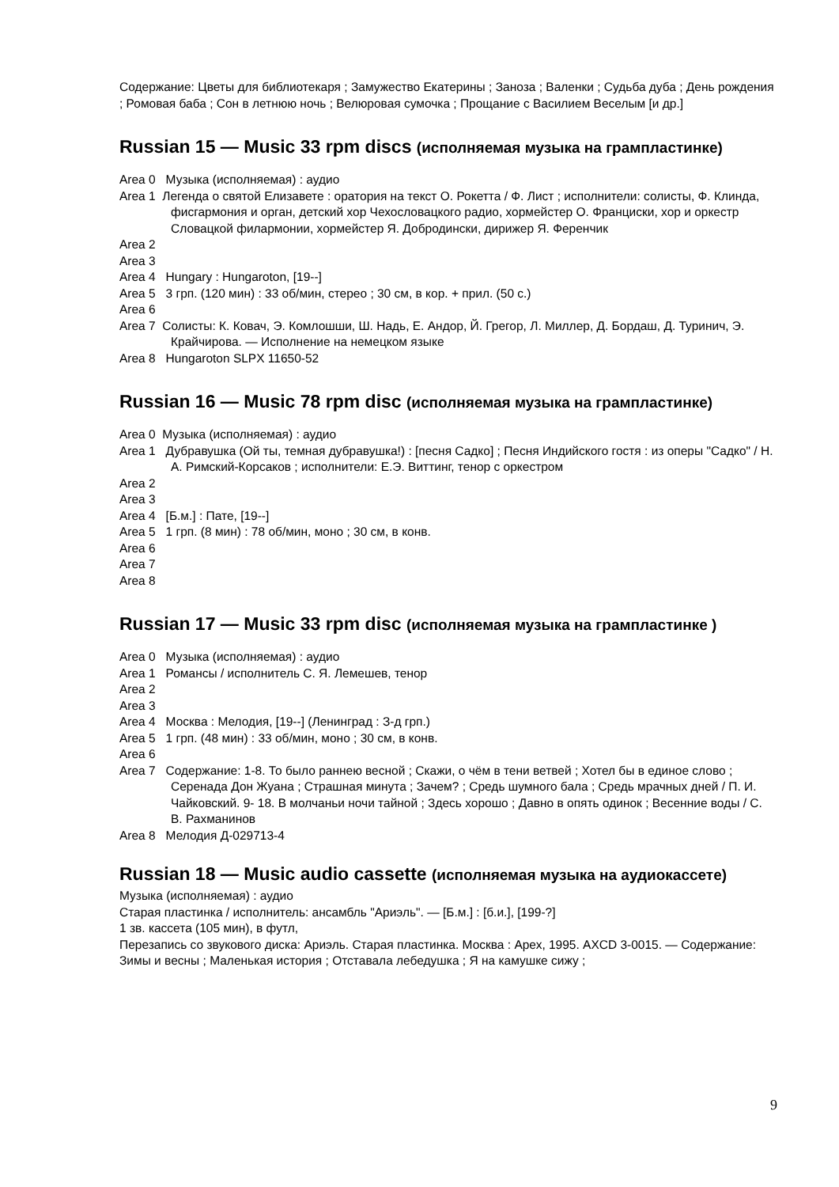Содержание: Цветы для библиотекаря ; Замужество Екатерины ; Заноза ; Валенки ; Судьба дуба ; День рождения ; Ромовая баба ; Сон в летнюю ночь ; Велюровая сумочка ; Прощание с Василием Веселым [и др.]
Russian 15 — Music 33 rpm discs (исполняемая музыка на грампластинке)
Area 0 Музыка (исполняемая) : аудио
Area 1 Легенда о святой Елизавете : оратория на текст О. Рокетта / Ф. Лист ; исполнители: солисты, Ф. Клинда, фисгармония и орган, детский хор Чехословацкого радио, хормейстер О. Франциски, хор и оркестр Словацкой филармонии, хормейстер Я. Добродински, дирижер Я. Ференчик
Area 2
Area 3
Area 4 Hungary : Hungaroton, [19--]
Area 5 3 грп. (120 мин) : 33 об/мин, стерео ; 30 см, в кор. + прил. (50 с.)
Area 6
Area 7 Солисты: К. Ковач, Э. Комлошши, Ш. Надь, Е. Андор, Й. Грегор, Л. Миллер, Д. Бордаш, Д. Туринич, Э. Крайчирова. — Исполнение на немецком языке
Area 8 Hungaroton SLPX 11650-52
Russian 16 — Music 78 rpm disc (исполняемая музыка на грампластинке)
Area 0 Музыка (исполняемая) : аудио
Area 1 Дубравушка (Ой ты, темная дубравушка!) : [песня Садко] ; Песня Индийского гостя : из оперы "Садко" / Н. А. Римский-Корсаков ; исполнители: Е.Э. Виттинг, тенор с оркестром
Area 2
Area 3
Area 4 [Б.м.] : Пате, [19--]
Area 5 1 грп. (8 мин) : 78 об/мин, моно ; 30 см, в конв.
Area 6
Area 7
Area 8
Russian 17 — Music 33 rpm disc (исполняемая музыка на грампластинке )
Area 0 Музыка (исполняемая) : аудио
Area 1 Романсы / исполнитель С. Я. Лемешев, тенор
Area 2
Area 3
Area 4 Москва : Мелодия, [19--] (Ленинград : З-д грп.)
Area 5 1 грп. (48 мин) : 33 об/мин, моно ; 30 см, в конв.
Area 6
Area 7 Содержание: 1-8. То было раннею весной ; Скажи, о чём в тени ветвей ; Хотел бы в единое слово ; Серенада Дон Жуана ; Страшная минута ; Зачем? ; Средь шумного бала ; Средь мрачных дней / П. И. Чайковский. 9- 18. В молчаньи ночи тайной ; Здесь хорошо ; Давно в опять одинок ; Весенние воды / С. В. Рахманинов
Area 8 Мелодия Д-029713-4
Russian 18 — Music audio cassette (исполняемая музыка на аудиокассете)
Музыка (исполняемая) : аудио
Старая пластинка / исполнитель: ансамбль "Ариэль". — [Б.м.] : [б.и.], [199-?]
1 зв. кассета (105 мин), в футл,
Перезапись со звукового диска: Ариэль. Старая пластинка. Москва : Арех, 1995. AXCD 3-0015. — Содержание: Зимы и весны ; Маленькая история ; Отставала лебедушка ; Я на камушке сижу ;
9